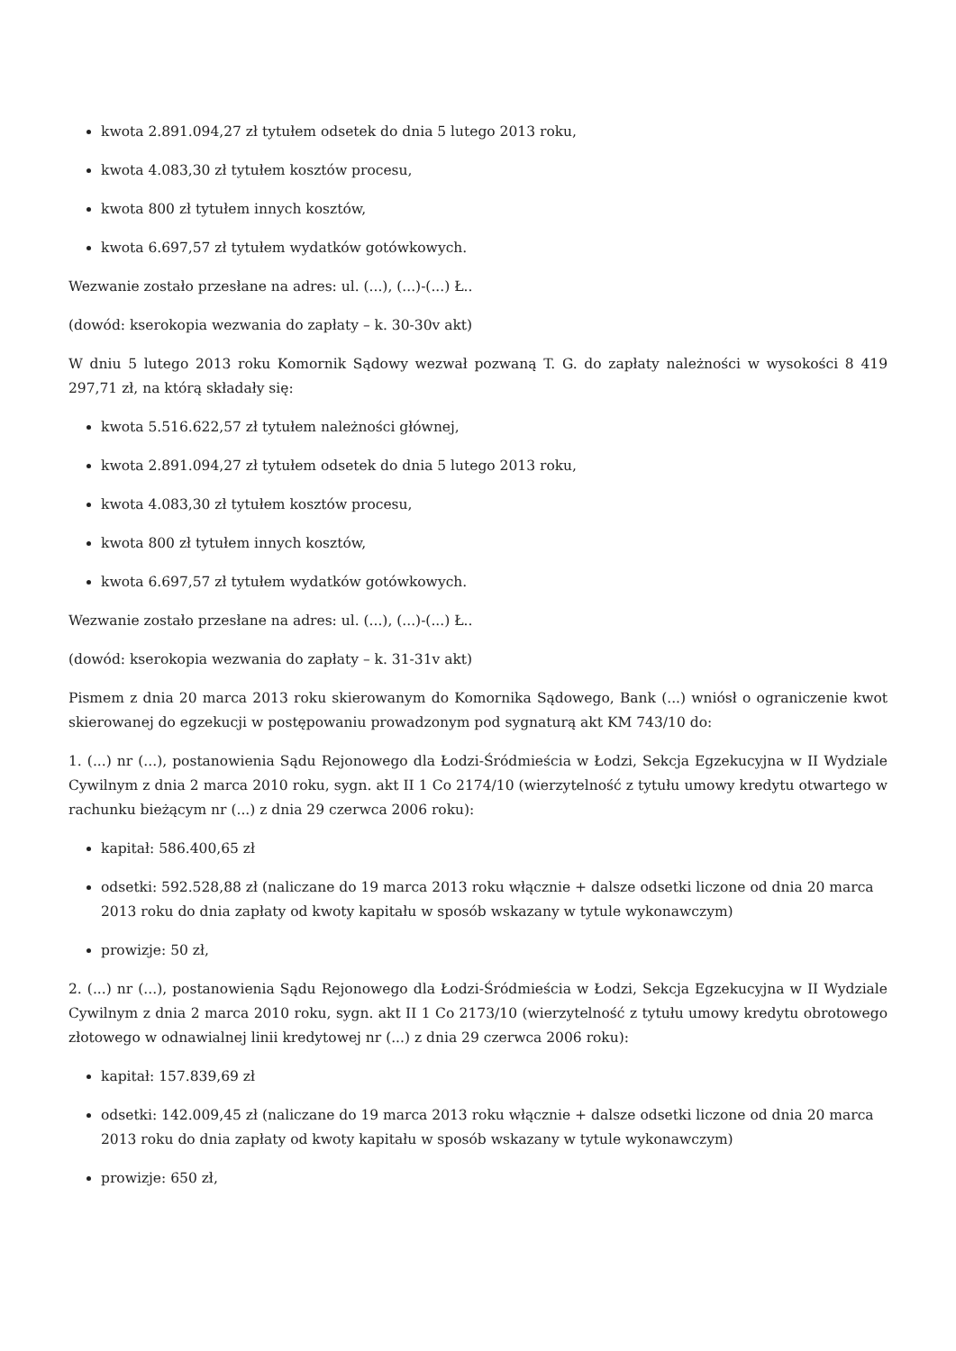kwota 2.891.094,27 zł tytułem odsetek do dnia 5 lutego 2013 roku,
kwota 4.083,30 zł tytułem kosztów procesu,
kwota 800 zł tytułem innych kosztów,
kwota 6.697,57 zł tytułem wydatków gotówkowych.
Wezwanie zostało przesłane na adres: ul. (...), (...)-(...) Ł..
(dowód: kserokopia wezwania do zapłaty – k. 30-30v akt)
W dniu 5 lutego 2013 roku Komornik Sądowy wezwał pozwaną T. G. do zapłaty należności w wysokości 8 419 297,71 zł, na którą składały się:
kwota 5.516.622,57 zł tytułem należności głównej,
kwota 2.891.094,27 zł tytułem odsetek do dnia 5 lutego 2013 roku,
kwota 4.083,30 zł tytułem kosztów procesu,
kwota 800 zł tytułem innych kosztów,
kwota 6.697,57 zł tytułem wydatków gotówkowych.
Wezwanie zostało przesłane na adres: ul. (...), (...)-(...) Ł..
(dowód: kserokopia wezwania do zapłaty – k. 31-31v akt)
Pismem z dnia 20 marca 2013 roku skierowanym do Komornika Sądowego, Bank (...) wniósł o ograniczenie kwot skierowanej do egzekucji w postępowaniu prowadzonym pod sygnaturą akt KM 743/10 do:
1. (...) nr (...), postanowienia Sądu Rejonowego dla Łodzi-Śródmieścia w Łodzi, Sekcja Egzekucyjna w II Wydziale Cywilnym z dnia 2 marca 2010 roku, sygn. akt II 1 Co 2174/10 (wierzytelność z tytułu umowy kredytu otwartego w rachunku bieżącym nr (...) z dnia 29 czerwca 2006 roku):
kapitał: 586.400,65 zł
odsetki: 592.528,88 zł (naliczane do 19 marca 2013 roku włącznie + dalsze odsetki liczone od dnia 20 marca 2013 roku do dnia zapłaty od kwoty kapitału w sposób wskazany w tytule wykonawczym)
prowizje: 50 zł,
2. (...) nr (...), postanowienia Sądu Rejonowego dla Łodzi-Śródmieścia w Łodzi, Sekcja Egzekucyjna w II Wydziale Cywilnym z dnia 2 marca 2010 roku, sygn. akt II 1 Co 2173/10 (wierzytelność z tytułu umowy kredytu obrotowego złotowego w odnawialnej linii kredytowej nr (...) z dnia 29 czerwca 2006 roku):
kapitał: 157.839,69 zł
odsetki: 142.009,45 zł (naliczane do 19 marca 2013 roku włącznie + dalsze odsetki liczone od dnia 20 marca 2013 roku do dnia zapłaty od kwoty kapitału w sposób wskazany w tytule wykonawczym)
prowizje: 650 zł,